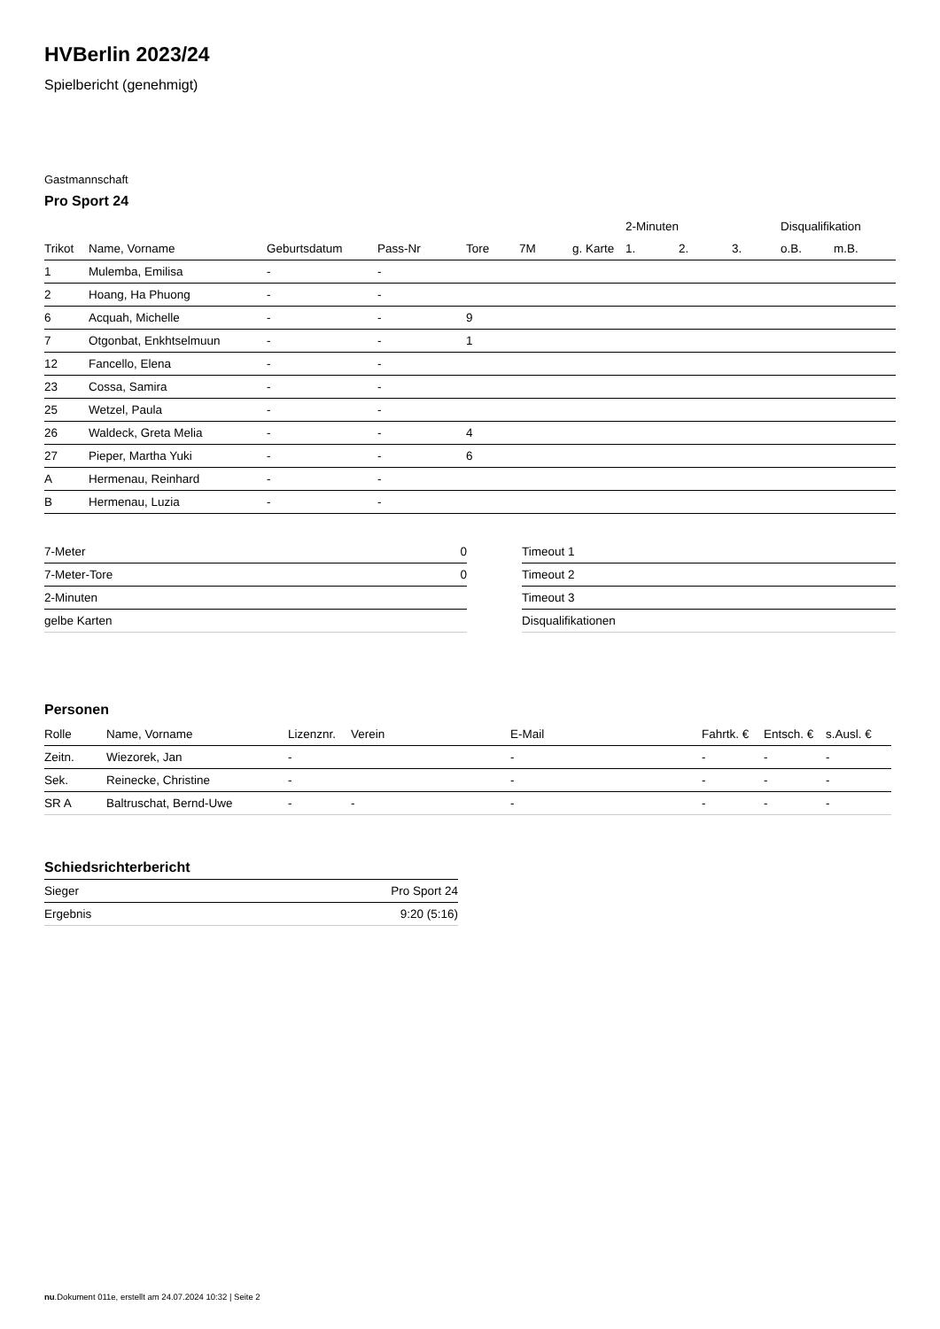HVBerlin 2023/24
Spielbericht (genehmigt)
Gastmannschaft
Pro Sport 24
| | | | | | | | 2-Minuten | | | Disqualifikation | |
| --- | --- | --- | --- | --- | --- | --- | --- | --- | --- | --- | --- |
| Trikot | Name, Vorname | Geburtsdatum | Pass-Nr | Tore | 7M | g. Karte | 1. | 2. | 3. | o.B. | m.B. |
| 1 | Mulemba, Emilisa | - | - | | | | | | | | |
| 2 | Hoang, Ha Phuong | - | - | | | | | | | | |
| 6 | Acquah, Michelle | - | - | 9 | | | | | | | |
| 7 | Otgonbat, Enkhtselmuun | - | - | 1 | | | | | | | |
| 12 | Fancello, Elena | - | - | | | | | | | | |
| 23 | Cossa, Samira | - | - | | | | | | | | |
| 25 | Wetzel, Paula | - | - | | | | | | | | |
| 26 | Waldeck, Greta Melia | - | - | 4 | | | | | | | |
| 27 | Pieper, Martha Yuki | - | - | 6 | | | | | | | |
| A | Hermenau, Reinhard | - | - | | | | | | | | |
| B | Hermenau, Luzia | - | - | | | | | | | | |
| 7-Meter | 0 |
| 7-Meter-Tore | 0 |
| 2-Minuten | |
| gelbe Karten | |
| Timeout 1 |
| Timeout 2 |
| Timeout 3 |
| Disqualifikationen |
Personen
| Rolle | Name, Vorname | Lizenznr. | Verein | E-Mail | Fahrtk. € | Entsch. € | s.Ausl. € |
| --- | --- | --- | --- | --- | --- | --- | --- |
| Zeitn. | Wiezorek, Jan | - | | - | - | - | - |
| Sek. | Reinecke, Christine | - | | - | - | - | - |
| SR A | Baltruschat, Bernd-Uwe | - | - | - | - | - | - |
Schiedsrichterbericht
| Sieger | Pro Sport 24 |
| Ergebnis | 9:20 (5:16) |
nu.Dokument 011e, erstellt am 24.07.2024 10:32 | Seite 2